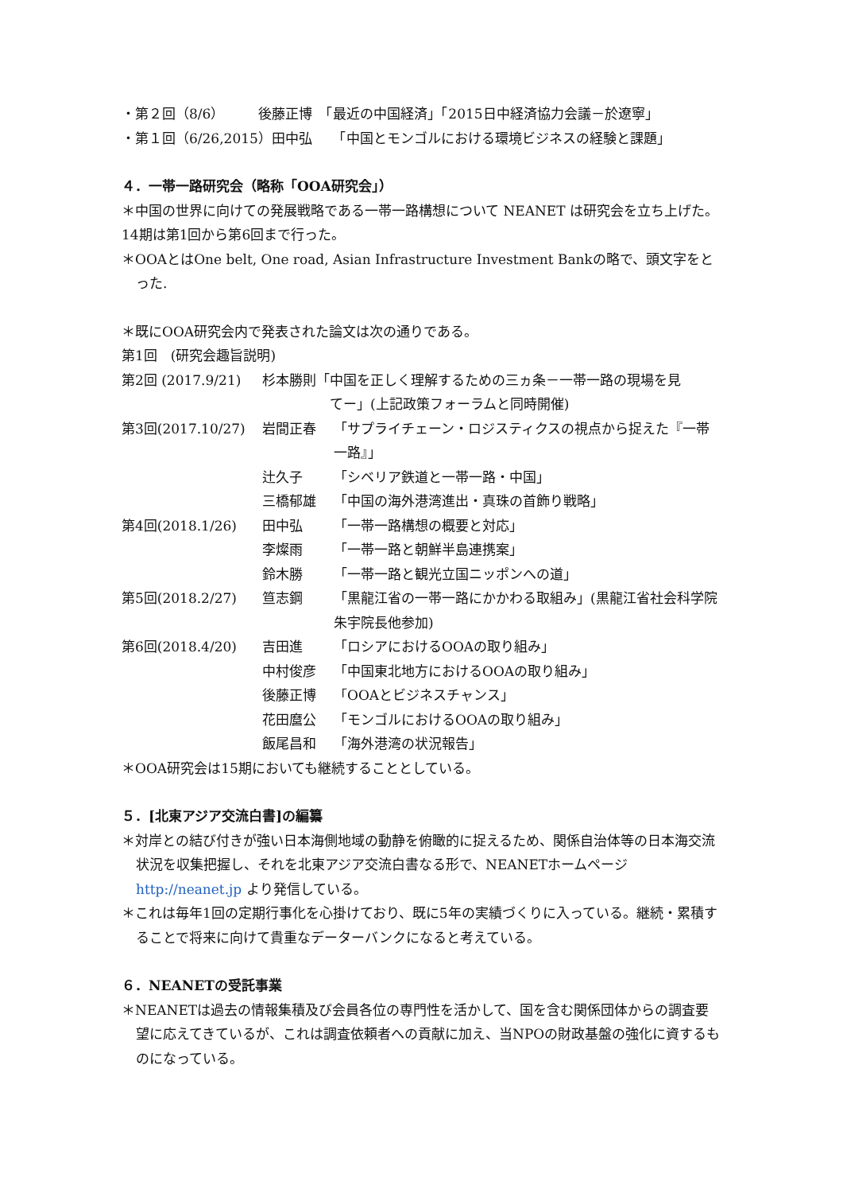・第２回（8/6）　　　後藤正博　「最近の中国経済」「2015日中経済協力会議－於遼寧」
・第１回（6/26,2015）田中弘　　「中国とモンゴルにおける環境ビジネスの経験と課題」
４．一帯一路研究会（略称「OOA研究会」）
＊中国の世界に向けての発展戦略である一帯一路構想について NEANET は研究会を立ち上げた。14期は第1回から第6回まで行った。
＊OOAとはOne belt, One road, Asian Infrastructure Investment Bankの略で、頭文字をとった.
＊既にOOA研究会内で発表された論文は次の通りである。
第1回　(研究会趣旨説明)
第2回 (2017.9/21) 杉本勝則「中国を正しく理解するための三ヵ条－一帯一路の現場を見
　　　　　てー」(上記政策フォーラムと同時開催)
第3回(2017.10/27) 岩間正春 「サプライチェーン・ロジスティクスの視点から捉えた『一帯一路』」
辻久子 「シベリア鉄道と一帯一路・中国」
三橋郁雄 「中国の海外港湾進出・真珠の首飾り戦略」
第4回(2018.1/26) 田中弘 「一帯一路構想の概要と対応」
李燦雨 「一帯一路と朝鮮半島連携案」
鈴木勝 「一帯一路と観光立国ニッポンへの道」
第5回(2018.2/27) 笪志鋼 「黒龍江省の一帯一路にかかわる取組み」(黒龍江省社会科学院朱宇院長他参加)
第6回(2018.4/20) 吉田進 「ロシアにおけるOOAの取り組み」
中村俊彦 「中国東北地方におけるOOAの取り組み」
後藤正博 「OOAとビジネスチャンス」
花田麿公 「モンゴルにおけるOOAの取り組み」
飯尾昌和 「海外港湾の状況報告」
＊OOA研究会は15期においても継続することとしている。
５．[北東アジア交流白書]の編纂
＊対岸との結び付きが強い日本海側地域の動静を俯瞰的に捉えるため、関係自治体等の日本海交流状況を収集把握し、それを北東アジア交流白書なる形で、NEANETホームページ http://neanet.jp より発信している。
＊これは毎年1回の定期行事化を心掛けており、既に5年の実績づくりに入っている。継続・累積することで将来に向けて貴重なデーターバンクになると考えている。
６．NEANETの受託事業
＊NEANETは過去の情報集積及び会員各位の専門性を活かして、国を含む関係団体からの調査要望に応えてきているが、これは調査依頼者への貢献に加え、当NPOの財政基盤の強化に資するものになっている。